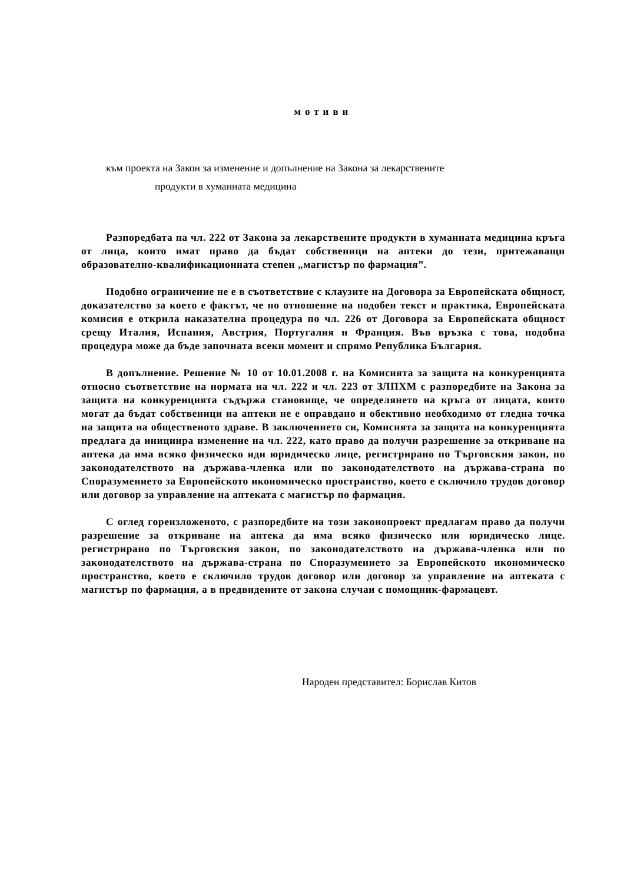мотиви
към проекта на Закон за изменение и допълнение на Закона за лекарствените
продукти в хуманната медицина
Разпоредбата па чл. 222 от Закона за лекарствените продукти в хуманната медицина кръга от лица, които имат право да бъдат собственици на аптеки до тези, притежаващи образователно-квалификационната степен „магистър по фармация”.
Подобно ограничение не е в съответствие с клаузите на Договора за Европейската общност, доказателство за което е фактът, че по отношение на подобен текст и практика, Европейската комисия е открила наказателна процедура по чл. 226 от Договора за Европейската общност срещу Италия, Испания, Австрия, Португалия н Франция. Във връзка с това, подобна процедура може да бъде започната всеки момент и спрямо Република България.
В допълнение. Решение № 10 от 10.01.2008 г. на Комисията за защита на конкуренцията относно съответствие на нормата на чл. 222 и чл. 223 от ЗЛПХМ с разпоредбите на Закона за защита на конкуренцията съдържа становище, че определянето на кръга от лицата, които могат да бъдат собственици на аптеки не е оправдано и обективно необходимо от гледна точка на защита на общественото здраве. В заключението си, Комисията за защита на конкуренцията предлага да инициира изменение на чл. 222, като право да получи разрешение за откриване на аптека да има всяко физическо иди юридическо лице, регистрирано по Търговския закон, по законодателството на държава-членка или по законодателството на държава-страна по Споразумението за Европейското икономическо пространство, което е сключило трудов договор или договор за управление на аптеката с магистър по фармация.
С оглед гореизложеното, с разпоредбите на този законопроект предлагам право да получи разрешение за откриване на аптека да има всяко физическо или юридическо лице. регистрирано по Търговския закон, по законодателството на държава-членка или по законодателството на държава-страна по Споразумението за Европейското икономическо пространство, което е сключило трудов договор или договор за управление на аптеката с магистър по фармация, а в предвидените от закона случаи с помощник-фармацевт.
Народен представител: Борислав Китов